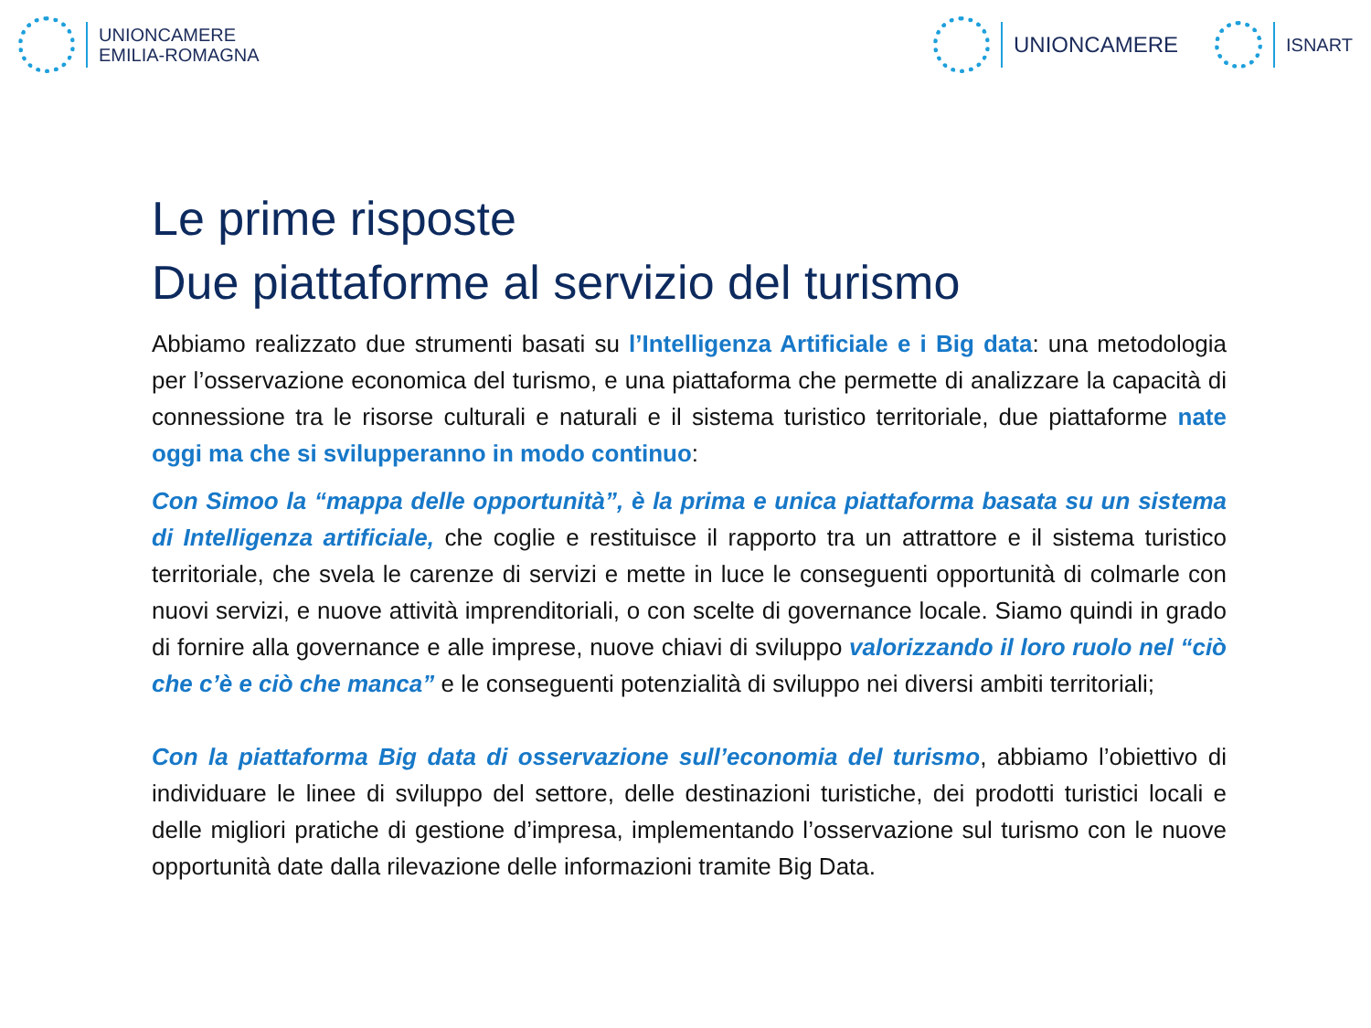UNIONCAMERE
EMILIA-ROMAGNA
UNIONCAMERE
ISNART
Le prime risposte
Due piattaforme al servizio del turismo
Abbiamo realizzato due strumenti basati su l’Intelligenza Artificiale e i Big data: una metodologia per l’osservazione economica del turismo, e una piattaforma che permette di analizzare la capacità di connessione tra le risorse culturali e naturali e il sistema turistico territoriale, due piattaforme nate oggi ma che si svilupperanno in modo continuo:
Con Simoo la “mappa delle opportunità”, è la prima e unica piattaforma basata su un sistema di Intelligenza artificiale, che coglie e restituisce il rapporto tra un attrattore e il sistema turistico territoriale, che svela le carenze di servizi e mette in luce le conseguenti opportunità di colmarle con nuovi servizi, e nuove attività imprenditoriali, o con scelte di governance locale. Siamo quindi in grado di fornire alla governance e alle imprese, nuove chiavi di sviluppo valorizzando il loro ruolo nel “ciò che c’è e ciò che manca” e le conseguenti potenzialità di sviluppo nei diversi ambiti territoriali;
Con la piattaforma Big data di osservazione sull’economia del turismo, abbiamo l’obiettivo di individuare le linee di sviluppo del settore, delle destinazioni turistiche, dei prodotti turistici locali e delle migliori pratiche di gestione d’impresa, implementando l’osservazione sul turismo con le nuove opportunità date dalla rilevazione delle informazioni tramite Big Data.